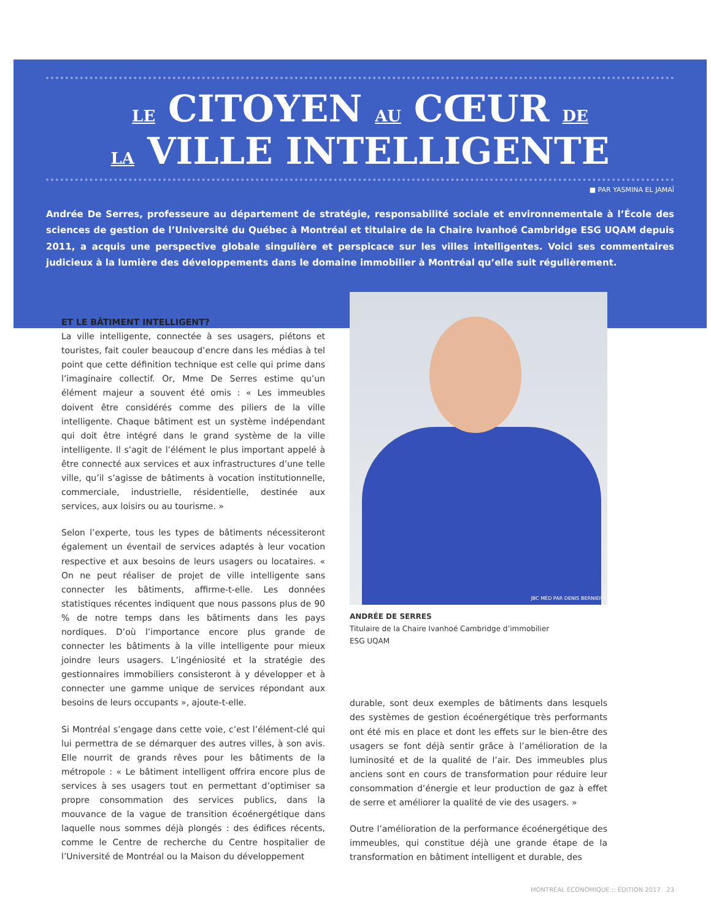LE CITOYEN AU CŒUR DE
LA VILLE INTELLIGENTE
■ PAR YASMINA EL JAMAÏ
Andrée De Serres, professeure au département de stratégie, responsabilité sociale et environnementale à l’École des sciences de gestion de l’Université du Québec à Montréal et titulaire de la Chaire Ivanhoé Cambridge ESG UQAM depuis 2011, a acquis une perspective globale singulière et perspicace sur les villes intelligentes. Voici ses commentaires judicieux à la lumière des développements dans le domaine immobilier à Montréal qu’elle suit régulièrement.
ET LE BÂTIMENT INTELLIGENT?
La ville intelligente, connectée à ses usagers, piétons et touristes, fait couler beaucoup d’encre dans les médias à tel point que cette définition technique est celle qui prime dans l’imaginaire collectif. Or, Mme De Serres estime qu’un élément majeur a souvent été omis : « Les immeubles doivent être considérés comme des piliers de la ville intelligente. Chaque bâtiment est un système indépendant qui doit être intégré dans le grand système de la ville intelligente. Il s’agit de l’élément le plus important appelé à être connecté aux services et aux infrastructures d’une telle ville, qu’il s’agisse de bâtiments à vocation institutionnelle, commerciale, industrielle, résidentielle, destinée aux services, aux loisirs ou au tourisme. »
Selon l’experte, tous les types de bâtiments nécessiteront également un éventail de services adaptés à leur vocation respective et aux besoins de leurs usagers ou locataires. « On ne peut réaliser de projet de ville intelligente sans connecter les bâtiments, affirme-t-elle. Les données statistiques récentes indiquent que nous passons plus de 90 % de notre temps dans les bâtiments dans les pays nordiques. D’où l’importance encore plus grande de connecter les bâtiments à la ville intelligente pour mieux joindre leurs usagers. L’ingéniosité et la stratégie des gestionnaires immobiliers consisteront à y développer et à connecter une gamme unique de services répondant aux besoins de leurs occupants », ajoute-t-elle.
Si Montréal s’engage dans cette voie, c’est l’élément-clé qui lui permettra de se démarquer des autres villes, à son avis. Elle nourrit de grands rêves pour les bâtiments de la métropole : « Le bâtiment intelligent offrira encore plus de services à ses usagers tout en permettant d’optimiser sa propre consommation des services publics, dans la mouvance de la vague de transition écoénergétique dans laquelle nous sommes déjà plongés : des édifices récents, comme le Centre de recherche du Centre hospitalier de l’Université de Montréal ou la Maison du développement
JBC MÉD PAR DENIS BERNIER
ANDRÉE DE SERRES
Titulaire de la Chaire Ivanhoé Cambridge d’immobilier
ESG UQAM
durable, sont deux exemples de bâtiments dans lesquels des systèmes de gestion écoénergétique très performants ont été mis en place et dont les effets sur le bien-être des usagers se font déjà sentir grâce à l’amélioration de la luminosité et de la qualité de l’air. Des immeubles plus anciens sont en cours de transformation pour réduire leur consommation d’énergie et leur production de gaz à effet de serre et améliorer la qualité de vie des usagers. »
Outre l’amélioration de la performance écoénergétique des immeubles, qui constitue déjà une grande étape de la transformation en bâtiment intelligent et durable, des
MONTRÉAL ÉCONOMIQUE :: ÉDITION 2017 23